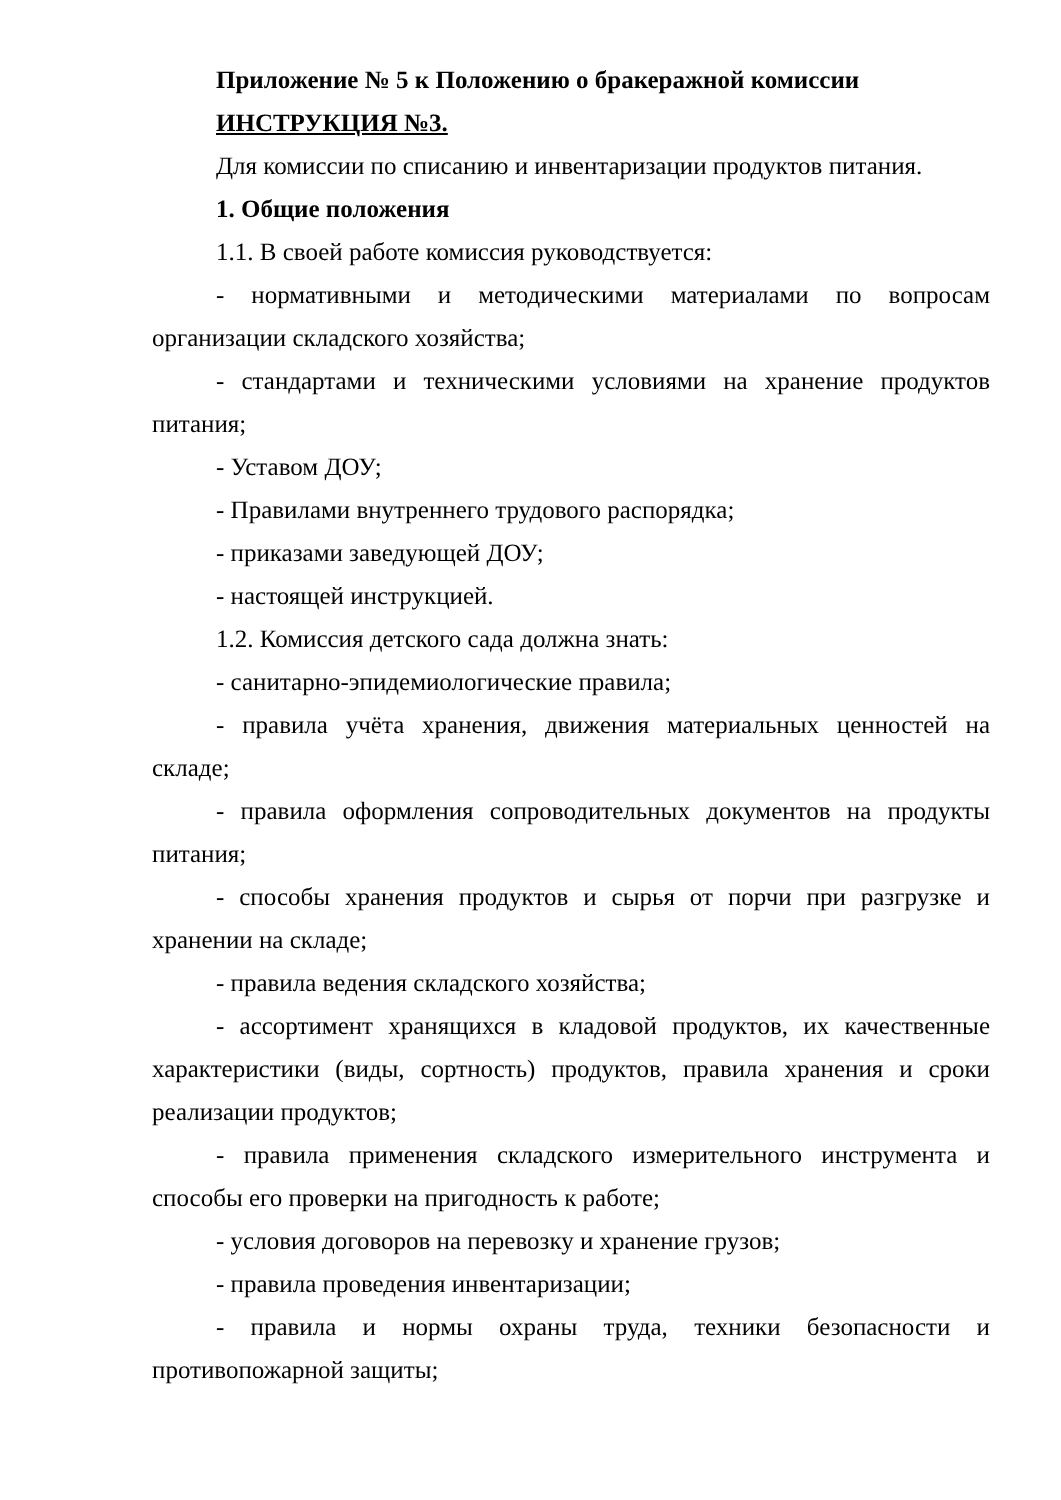Приложение № 5 к Положению о бракеражной комиссии
ИНСТРУКЦИЯ №3.
Для комиссии по списанию и инвентаризации продуктов питания.
1. Общие положения
1.1. В своей работе комиссия руководствуется:
- нормативными и методическими материалами по вопросам организации складского хозяйства;
- стандартами и техническими условиями на хранение продуктов питания;
- Уставом ДОУ;
- Правилами внутреннего трудового распорядка;
- приказами заведующей ДОУ;
- настоящей инструкцией.
1.2. Комиссия детского сада должна знать:
- санитарно-эпидемиологические правила;
- правила учёта хранения, движения материальных ценностей на складе;
- правила оформления сопроводительных документов на продукты питания;
- способы хранения продуктов и сырья от порчи при разгрузке и хранении на складе;
- правила ведения складского хозяйства;
- ассортимент хранящихся в кладовой продуктов, их качественные характеристики (виды, сортность) продуктов, правила хранения и сроки реализации продуктов;
- правила применения складского измерительного инструмента и способы его проверки на пригодность к работе;
- условия договоров на перевозку и хранение грузов;
- правила проведения инвентаризации;
- правила и нормы охраны труда, техники безопасности и противопожарной защиты;